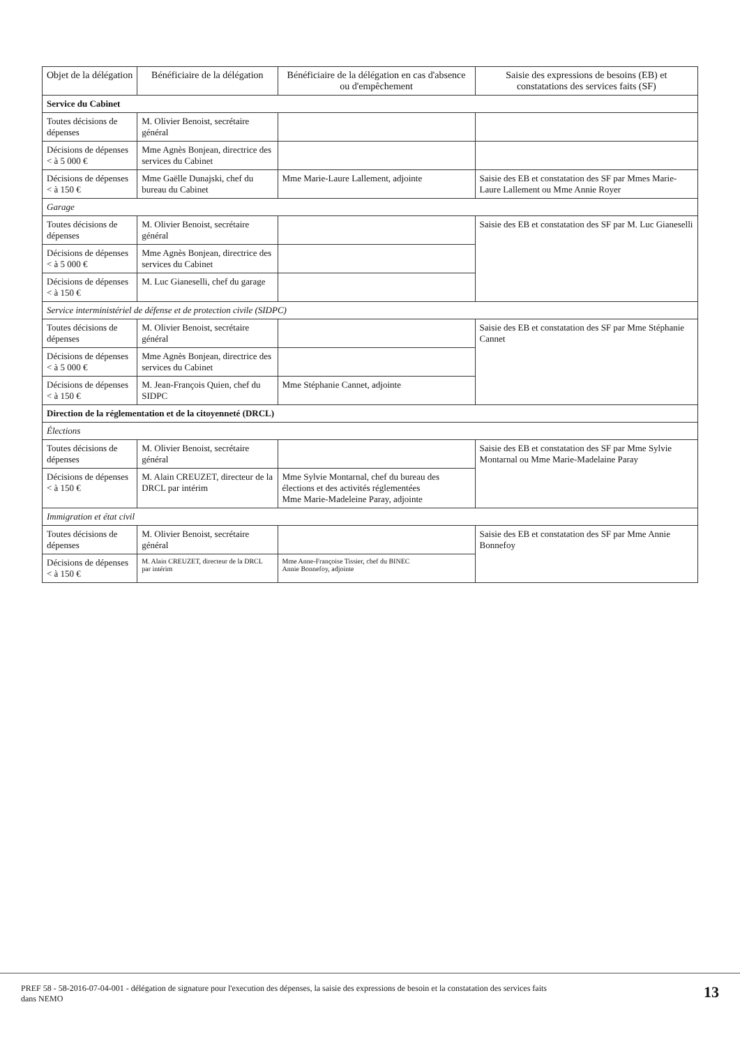| Objet de la délégation | Bénéficiaire de la délégation | Bénéficiaire de la délégation en cas d'absence ou d'empêchement | Saisie des expressions de besoins (EB) et constatations des services faits (SF) |
| --- | --- | --- | --- |
| Service du Cabinet | | | |
| Toutes décisions de dépenses | M. Olivier Benoist, secrétaire général | | |
| Décisions de dépenses < à 5 000 € | Mme Agnès Bonjean, directrice des services du Cabinet | | |
| Décisions de dépenses < à 150 € | Mme Gaëlle Dunajski, chef du bureau du Cabinet | Mme Marie-Laure Lallement, adjointe | Saisie des EB et constatation des SF par Mmes Marie-Laure Lallement ou Mme Annie Royer |
| Garage | | | |
| Toutes décisions de dépenses | M. Olivier Benoist, secrétaire général | | Saisie des EB et constatation des SF par M. Luc Gianeselli |
| Décisions de dépenses < à 5 000 € | Mme Agnès Bonjean, directrice des services du Cabinet | | |
| Décisions de dépenses < à 150 € | M. Luc Gianeselli, chef du garage | | |
| Service interministériel de défense et de protection civile (SIDPC) | | | |
| Toutes décisions de dépenses | M. Olivier Benoist, secrétaire général | | Saisie des EB et constatation des SF par Mme Stéphanie Cannet |
| Décisions de dépenses < à 5 000 € | Mme Agnès Bonjean, directrice des services du Cabinet | | |
| Décisions de dépenses < à 150 € | M. Jean-François Quien, chef du SIDPC | Mme Stéphanie Cannet, adjointe | |
| Direction de la réglementation et de la citoyenneté (DRCL) | | | |
| Élections | | | |
| Toutes décisions de dépenses | M. Olivier Benoist, secrétaire général | | Saisie des EB et constatation des SF par Mme Sylvie Montarnal ou Mme Marie-Madelaine Paray |
| Décisions de dépenses < à 150 € | M. Alain CREUZET, directeur de la DRCL par intérim | Mme Sylvie Montarnal, chef du bureau des élections et des activités réglementées Mme Marie-Madeleine Paray, adjointe | |
| Immigration et état civil | | | |
| Toutes décisions de dépenses | M. Olivier Benoist, secrétaire général | | Saisie des EB et constatation des SF par Mme Annie Bonnefoy |
| Décisions de dépenses < à 150 € | M. Alain CREUZET, directeur de la DRCL par intérim | Mme Anne-Françoise Tissier, chef du BINEC Annie Bonnefoy, adjointe | |
PREF 58 - 58-2016-07-04-001 - délégation de signature pour l'execution des dépenses, la saisie des expressions de besoin et la constatation des services faits
dans NEMO 13